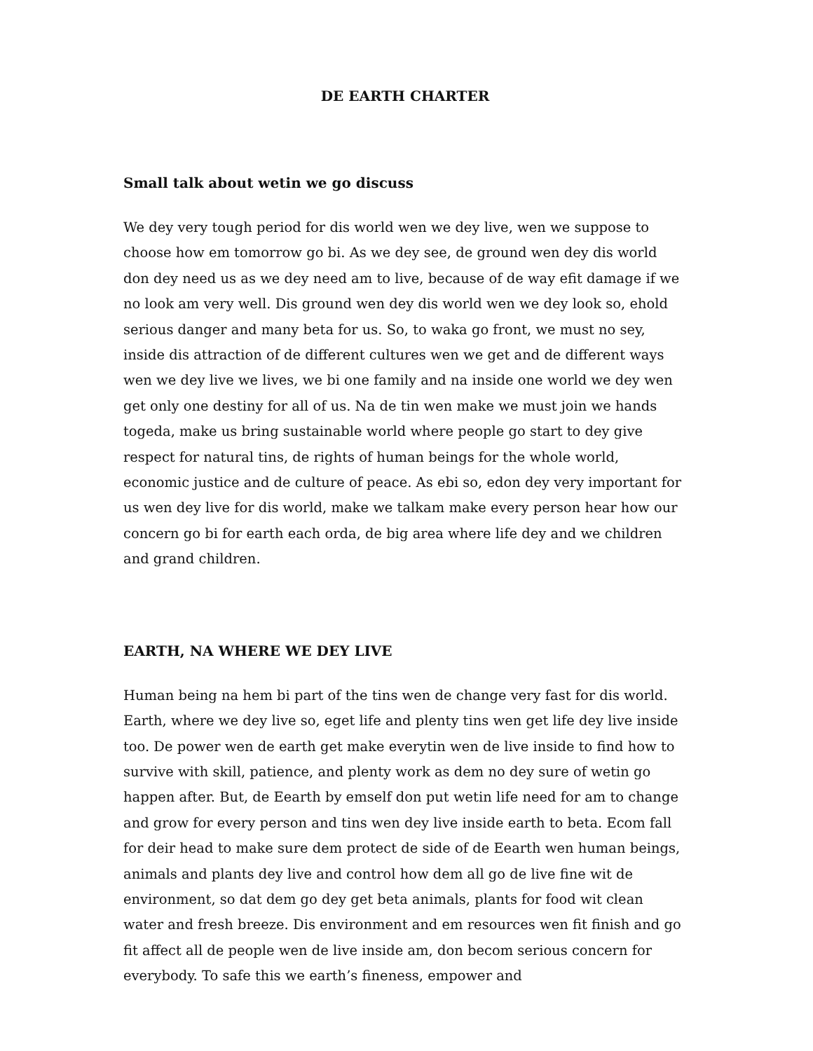DE EARTH CHARTER
Small talk about wetin we go discuss
We dey very tough period for dis world wen we dey live, wen we suppose to choose how em tomorrow go bi. As we dey see, de ground wen dey dis world don dey need us as we dey need am to live, because of de way efit damage if we no look am very well. Dis ground wen dey dis world wen we dey look so, ehold serious danger and many beta for us. So, to waka go front, we must no sey, inside dis attraction of de different cultures wen we get and de different ways wen we dey live we lives, we bi one family and na inside one world we dey wen get only one destiny for all of us. Na de tin wen make we must join we hands togeda, make us bring sustainable world where people go start to dey give respect for natural tins, de rights of human beings for the whole world, economic justice and de culture of peace. As ebi so, edon dey very important for us wen dey live for dis world, make we talkam make every person hear how our concern go bi for earth each orda, de big area where life dey and we children and grand children.
EARTH, NA WHERE WE DEY LIVE
Human being na hem bi part of the tins wen de change very fast for dis world. Earth, where we dey live so, eget life and plenty tins wen get life dey live inside too. De power wen de earth get make everytin wen de live inside to find how to survive with skill, patience, and plenty work as dem no dey sure of wetin go happen after. But, de Eearth by emself don put wetin life need for am to change and grow for every person and tins wen dey live inside earth to beta. Ecom fall for deir head to make sure dem protect de side of de Eearth wen human beings, animals and plants dey live and control how dem all go de live fine wit de environment, so dat dem go dey get beta animals, plants for food wit clean water and fresh breeze. Dis environment and em resources wen fit finish and go fit affect all de people wen de live inside am, don becom serious concern for everybody. To safe this we earth’s fineness, empower and